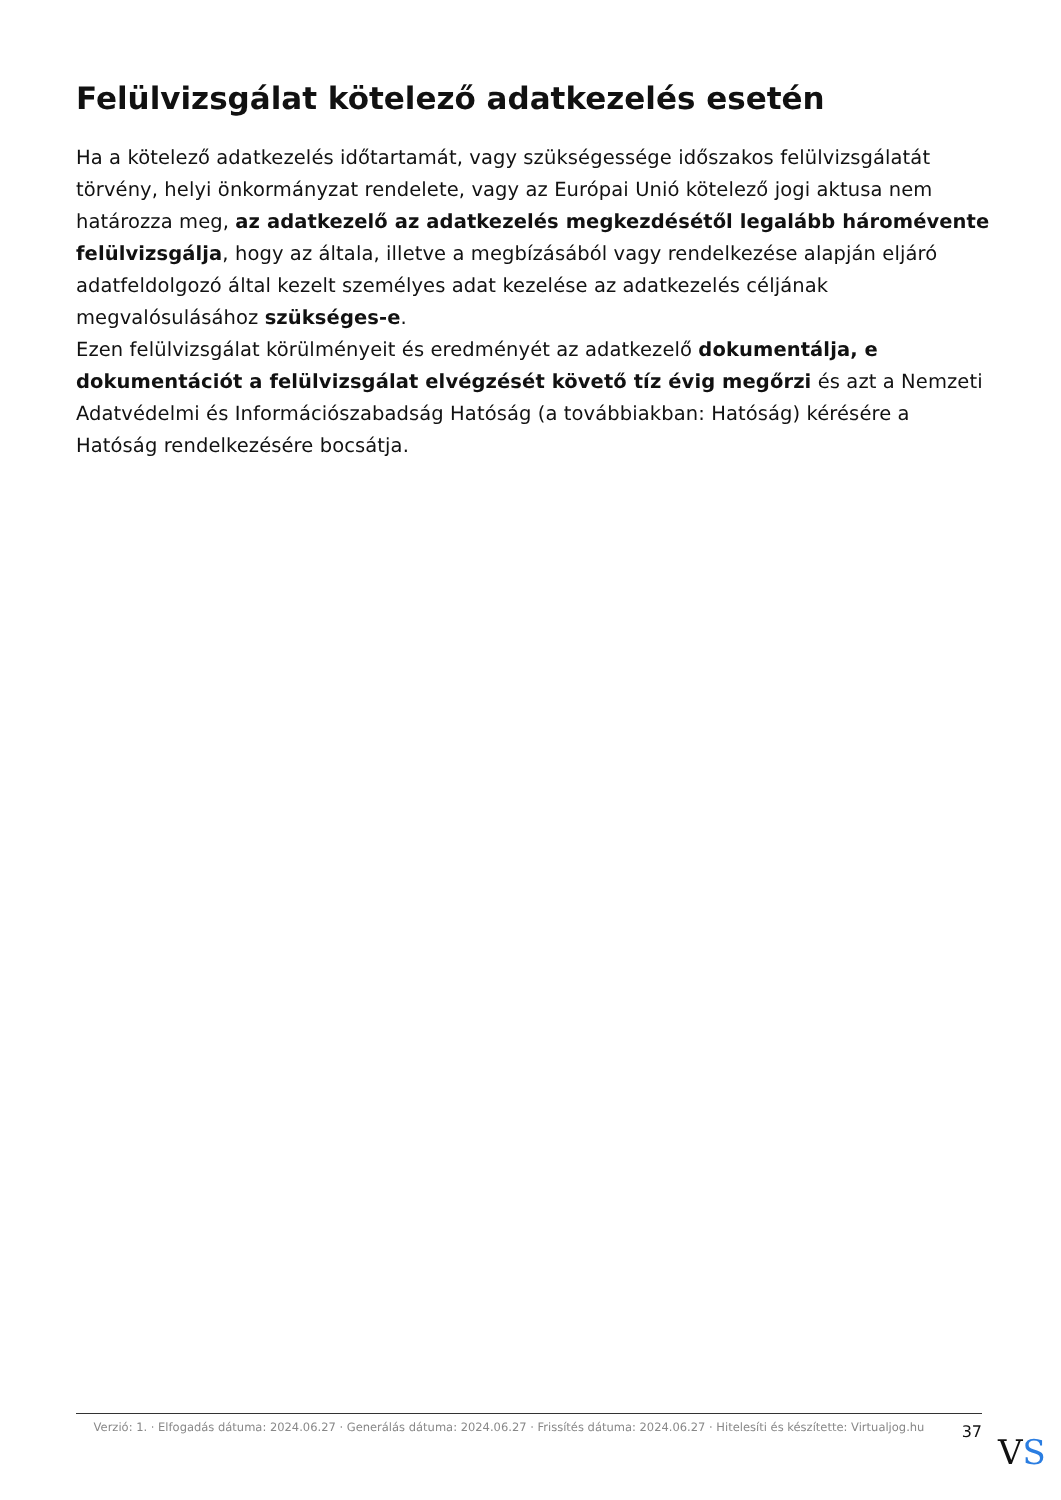Felülvizsgálat kötelező adatkezelés esetén
Ha a kötelező adatkezelés időtartamát, vagy szükségessége időszakos felülvizsgálatát törvény, helyi önkormányzat rendelete, vagy az Európai Unió kötelező jogi aktusa nem határozza meg, az adatkezelő az adatkezelés megkezdésétől legalább háromévente felülvizsgálja, hogy az általa, illetve a megbízásából vagy rendelkezése alapján eljáró adatfeldolgozó által kezelt személyes adat kezelése az adatkezelés céljának megvalósulásához szükséges-e.
Ezen felülvizsgálat körülményeit és eredményét az adatkezelő dokumentálja, e dokumentációt a felülvizsgálat elvégzését követő tíz évig megőrzi és azt a Nemzeti Adatvédelmi és Információszabadság Hatóság (a továbbiakban: Hatóság) kérésére a Hatóság rendelkezésére bocsátja.
Verzió: 1. · Elfogadás dátuma: 2024.06.27 · Generálás dátuma: 2024.06.27 · Frissítés dátuma: 2024.06.27 · Hitelesíti és készítette: Virtualjog.hu
37
VS